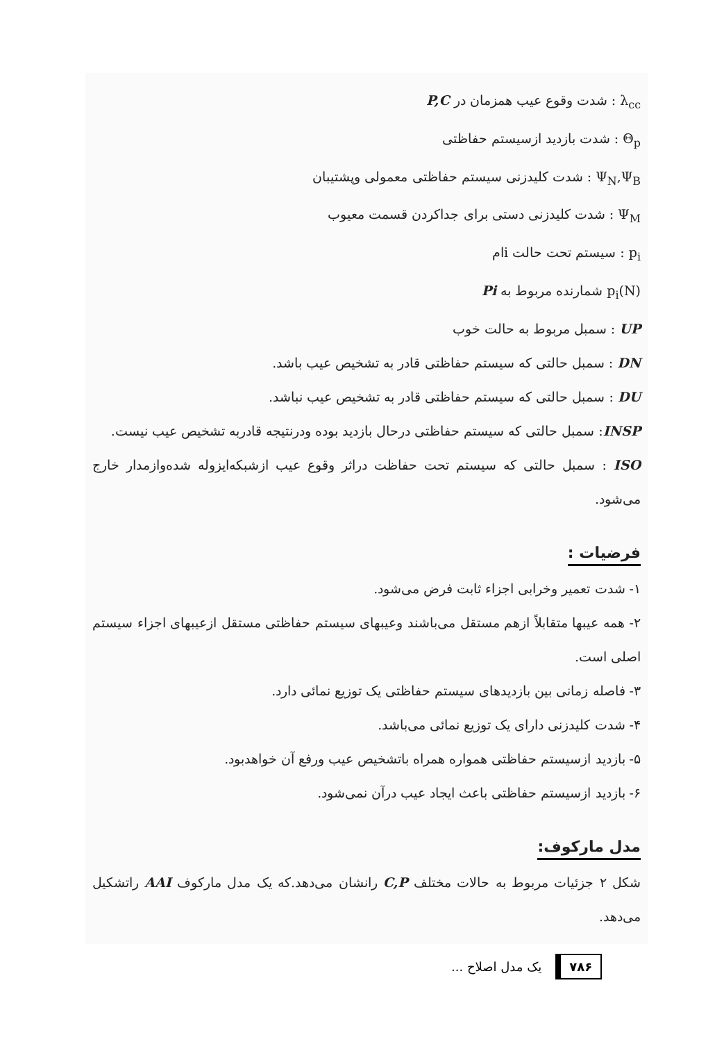λ<sub>cc</sub> : شدت وقوع عیب همزمان در P,C
Θ<sub>p</sub> : شدت بازدید ازسیستم حفاظتی
Ψ<sub>N</sub>,Ψ<sub>B</sub> : شدت کلیدزنی سیستم حفاظتی معمولی وپشتیبان
Ψ<sub>M</sub> : شدت کلیدزنی دستی برای جداکردن قسمت معیوب
p<sub>i</sub> : سیستم تحت حالت iام
p<sub>i</sub>(N) شمارنده مربوط به Pi
UP : سمبل مربوط به حالت خوب
DN : سمبل حالتی که سیستم حفاظتی قادر به تشخیص عیب باشد.
DU : سمبل حالتی که سیستم حفاظتی قادر به تشخیص عیب نباشد.
INSP: سمبل حالتی که سیستم حفاظتی درحال بازدید بوده ودرنتیجه قادربه تشخیص عیب نیست.
ISO : سمبل حالتی که سیستم تحت حفاظت دراثر وقوع عیب ازشبکه‌ایزوله شده‌وازمدار خارج می‌شود.
فرضیات :
۱- شدت تعمیر وخرابی اجزاء ثابت فرض می‌شود.
۲- همه عیبها متقابلاً ازهم مستقل می‌باشند وعیبهای سیستم حفاظتی مستقل ازعیبهای اجزاء سیستم اصلی است.
۳- فاصله زمانی بین بازدیدهای سیستم حفاظتی یک توزیع نمائی دارد.
۴- شدت کلیدزنی دارای یک توزیع نمائی می‌باشد.
۵- بازدید ازسیستم حفاظتی همواره همراه باتشخیص عیب ورفع آن خواهدبود.
۶- بازدید ازسیستم حفاظتی باعث ایجاد عیب درآن نمی‌شود.
مدل ماركوف:
شکل ۲ جزئیات مربوط به حالات مختلف C,P رانشان می‌دهد.که یک مدل مارکوف AAI راتشکیل می‌دهد.
۷۸۶ یک مدل اصلاح ...